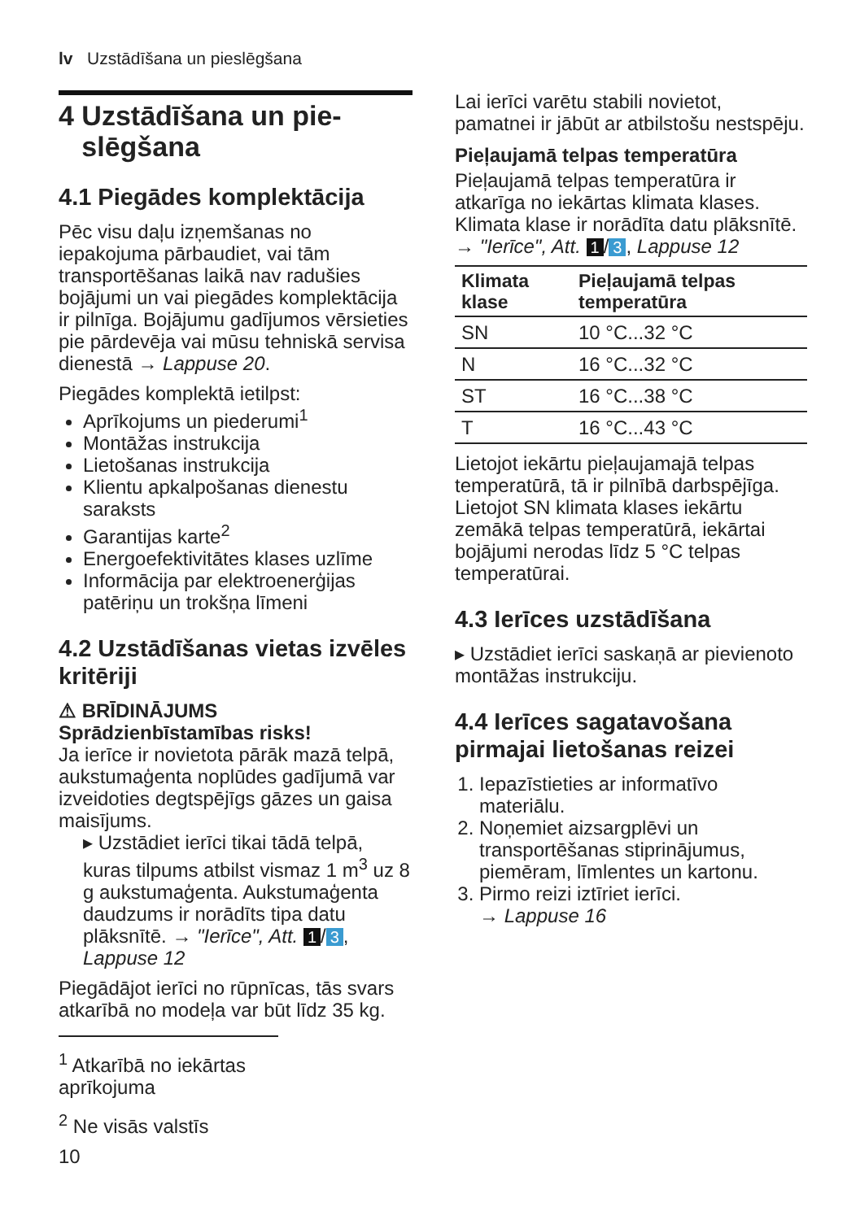lv Uzstādīšana un pieslēgšana
4 Uzstādīšana un pie-
slēgšana
4.1 Piegādes komplektācija
Pēc visu daļu izņemšanas no iepakojuma pārbaudiet, vai tām transportēšanas laikā nav radušies bojājumi un vai piegādes komplektācija ir pilnīga. Bojājumu gadījumos vērsieties pie pārdevēja vai mūsu tehniskā servisa dienestā → Lappuse 20.
Piegādes komplektā ietilpst:
Aprīkojums un piederumi<sup>1</sup>
Montāžas instrukcija
Lietošanas instrukcija
Klientu apkalpošanas dienestu saraksts
Garantijas karte<sup>2</sup>
Energoefektivitātes klases uzlīme
Informācija par elektroenerģijas patēriņu un trokšņa līmeni
4.2 Uzstādīšanas vietas izvēles kritēriji
⚠ BRĪDINĀJUMS
Sprādzienbīstamības risks!
Ja ierīce ir novietota pārāk mazā telpā, aukstumaģenta noplūdes gadījumā var izveidoties degtspējīgs gāzes un gaisa maisījums.
▸ Uzstādiet ierīci tikai tādā telpā, kuras tilpums atbilst vismaz 1 m<sup>3</sup> uz 8 g aukstumaģenta. Aukstumaģenta daudzums ir norādīts tipa datu plāksnītē. → "Ierīce", Att. 1 / 3, Lappuse 12
Piegādājot ierīci no rūpnīcas, tās svars atkarībā no modeļa var būt līdz 35 kg.
<sup>1</sup> Atkarībā no iekārtas aprīkojuma
<sup>2</sup> Ne visās valstīs
10
Lai ierīci varētu stabili novietot, pamatnei ir jābūt ar atbilstošu nestspēju.
Pieļaujamā telpas temperatūra
Pieļaujamā telpas temperatūra ir atkarīga no iekārtas klimata klases. Klimata klase ir norādīta datu plāksnītē. → "Ierīce", Att. 1 / 3, Lappuse 12
| Klimata klase | Pieļaujamā telpas temperatūra |
| --- | --- |
| SN | 10 °C...32 °C |
| N | 16 °C...32 °C |
| ST | 16 °C...38 °C |
| T | 16 °C...43 °C |
Lietojot iekārtu pieļaujamajā telpas temperatūrā, tā ir pilnībā darbspējīga. Lietojot SN klimata klases iekārtu zemākā telpas temperatūrā, iekārtai bojājumi nerodas līdz 5 °C telpas temperatūrai.
4.3 Ierīces uzstādīšana
▸ Uzstādiet ierīci saskaņā ar pievienoto montāžas instrukciju.
4.4 Ierīces sagatavošana pirmajai lietošanas reizei
1. Iepazīstieties ar informatīvo materiālu.
2. Noņemiet aizsargplēvi un transportēšanas stiprinājumus, piemēram, līmlentes un kartonu.
3. Pirmo reizi iztīriet ierīci.
→ Lappuse 16